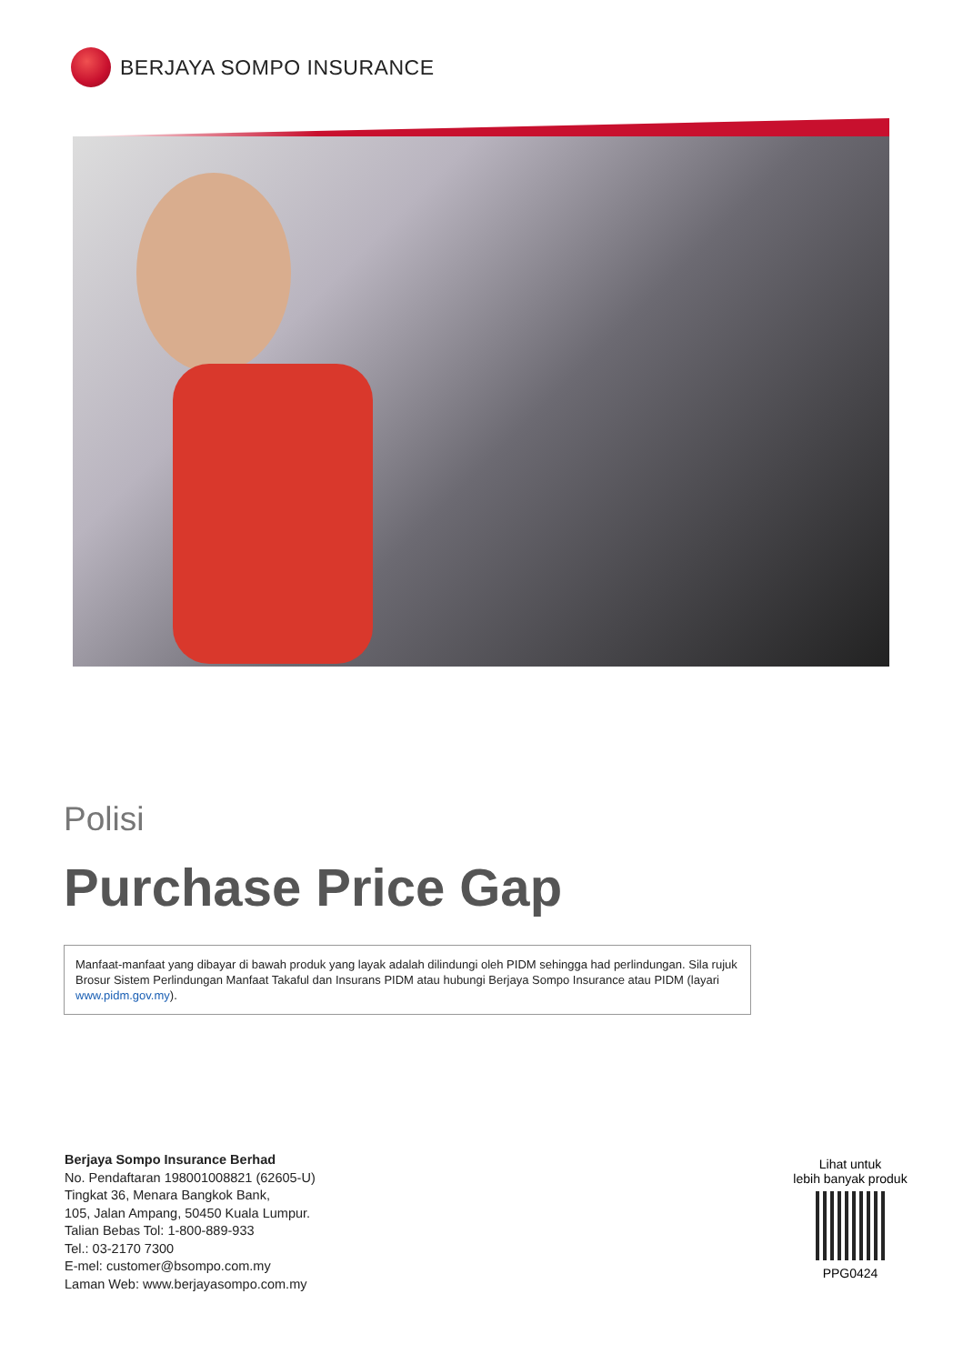BERJAYA SOMPO INSURANCE
Polisi
Purchase Price Gap
Manfaat-manfaat yang dibayar di bawah produk yang layak adalah dilindungi oleh PIDM sehingga had perlindungan. Sila rujuk Brosur Sistem Perlindungan Manfaat Takaful dan Insurans PIDM atau hubungi Berjaya Sompo Insurance atau PIDM (layari www.pidm.gov.my).
Berjaya Sompo Insurance Berhad
No. Pendaftaran 198001008821 (62605-U)
Tingkat 36, Menara Bangkok Bank,
105, Jalan Ampang, 50450 Kuala Lumpur.
Talian Bebas Tol: 1-800-889-933
Tel.: 03-2170 7300
E-mel: customer@bsompo.com.my
Laman Web: www.berjayasompo.com.my
Lihat untuk
lebih banyak produk
PPG0424